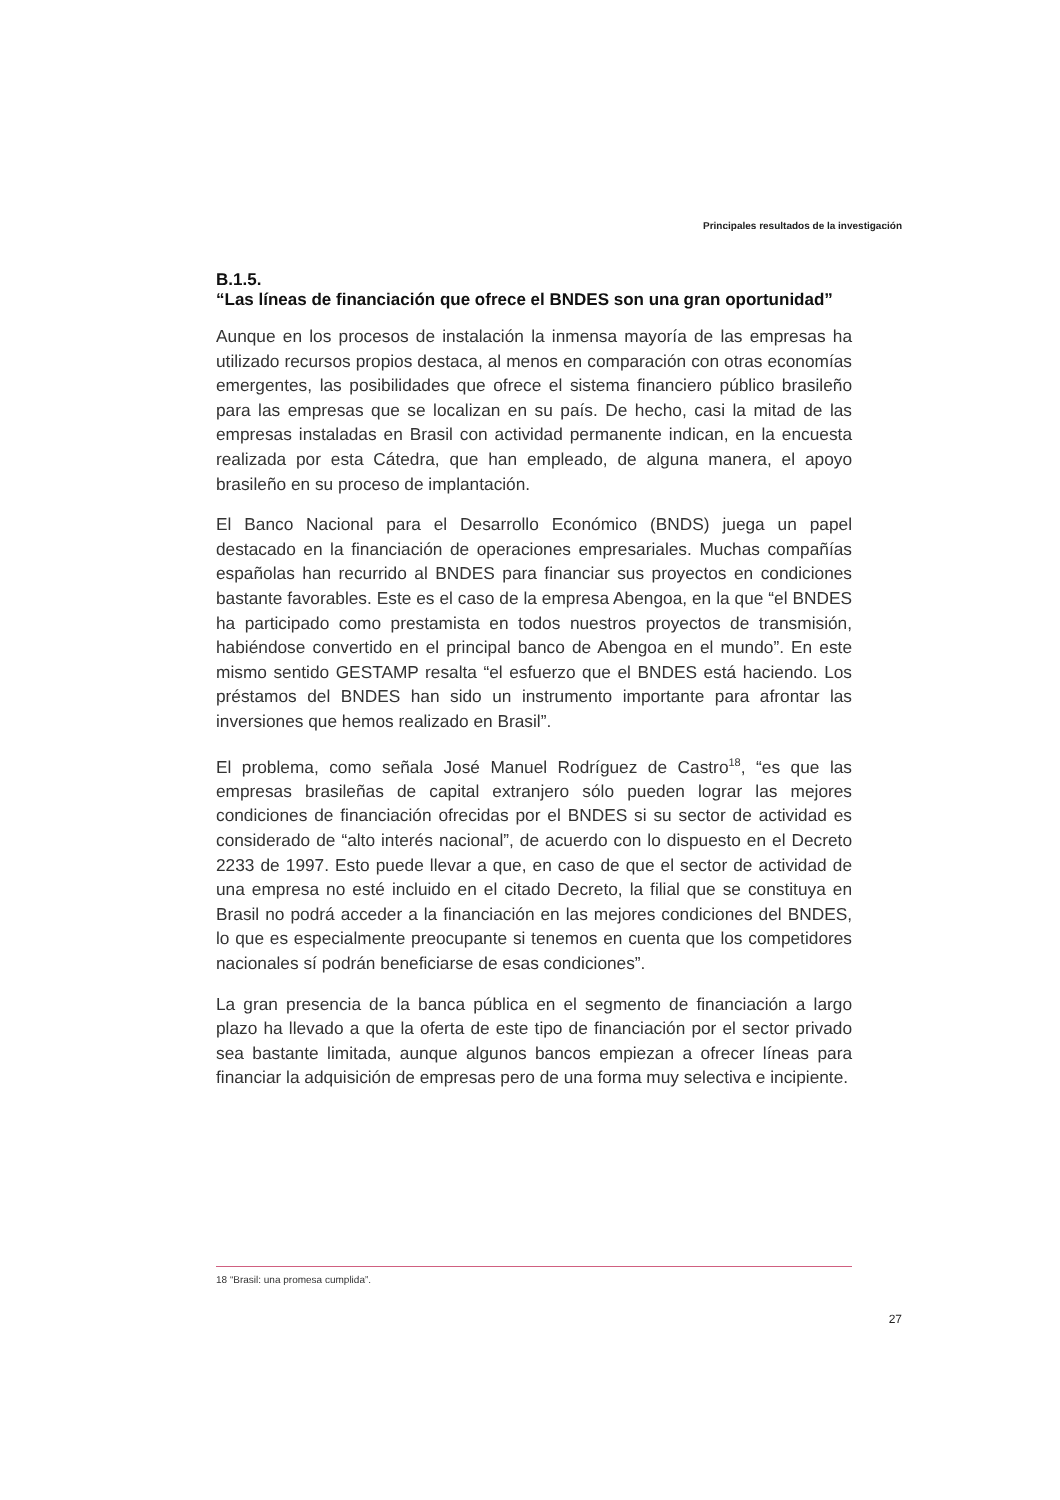Principales resultados de la investigación
B.1.5.
“Las líneas de financiación que ofrece el BNDES son una gran oportunidad”
Aunque en los procesos de instalación la inmensa mayoría de las empresas ha utilizado recursos propios destaca, al menos en comparación con otras economías emergentes, las posibilidades que ofrece el sistema financiero público brasileño para las empresas que se localizan en su país. De hecho, casi la mitad de las empresas instaladas en Brasil con actividad permanente indican, en la encuesta realizada por esta Cátedra, que han empleado, de alguna manera, el apoyo brasileño en su proceso de implantación.
El Banco Nacional para el Desarrollo Económico (BNDS) juega un papel destacado en la financiación de operaciones empresariales. Muchas compañías españolas han recurrido al BNDES para financiar sus proyectos en condiciones bastante favorables. Este es el caso de la empresa Abengoa, en la que “el BNDES ha participado como prestamista en todos nuestros proyectos de transmisión, habiéndose convertido en el principal banco de Abengoa en el mundo”. En este mismo sentido GESTAMP resalta “el esfuerzo que el BNDES está haciendo. Los préstamos del BNDES han sido un instrumento importante para afrontar las inversiones que hemos realizado en Brasil”.
El problema, como señala José Manuel Rodríguez de Castro<sup>18</sup>, “es que las empresas brasileñas de capital extranjero sólo pueden lograr las mejores condiciones de financiación ofrecidas por el BNDES si su sector de actividad es considerado de “alto interés nacional”, de acuerdo con lo dispuesto en el Decreto 2233 de 1997. Esto puede llevar a que, en caso de que el sector de actividad de una empresa no esté incluido en el citado Decreto, la filial que se constituya en Brasil no podrá acceder a la financiación en las mejores condiciones del BNDES, lo que es especialmente preocupante si tenemos en cuenta que los competidores nacionales sí podrán beneficiarse de esas condiciones”.
La gran presencia de la banca pública en el segmento de financiación a largo plazo ha llevado a que la oferta de este tipo de financiación por el sector privado sea bastante limitada, aunque algunos bancos empiezan a ofrecer líneas para financiar la adquisición de empresas pero de una forma muy selectiva e incipiente.
18 “Brasil: una promesa cumplida”.
27